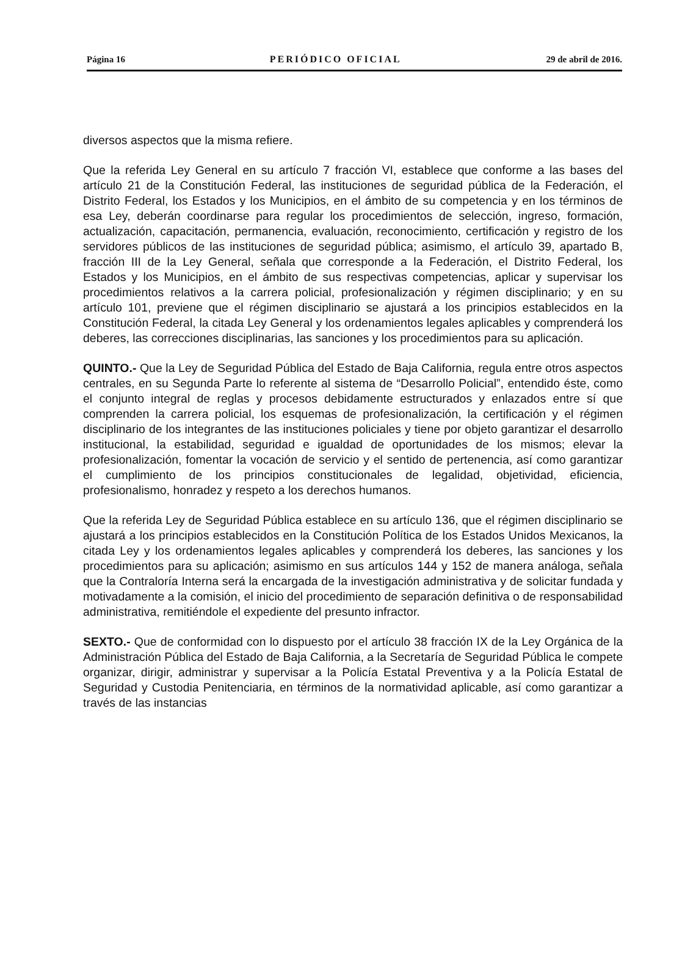Página 16 PERIÓDICO OFICIAL 29 de abril de 2016.
diversos aspectos que la misma refiere.
Que la referida Ley General en su artículo 7 fracción VI, establece que conforme a las bases del artículo 21 de la Constitución Federal, las instituciones de seguridad pública de la Federación, el Distrito Federal, los Estados y los Municipios, en el ámbito de su competencia y en los términos de esa Ley, deberán coordinarse para regular los procedimientos de selección, ingreso, formación, actualización, capacitación, permanencia, evaluación, reconocimiento, certificación y registro de los servidores públicos de las instituciones de seguridad pública; asimismo, el artículo 39, apartado B, fracción III de la Ley General, señala que corresponde a la Federación, el Distrito Federal, los Estados y los Municipios, en el ámbito de sus respectivas competencias, aplicar y supervisar los procedimientos relativos a la carrera policial, profesionalización y régimen disciplinario; y en su artículo 101, previene que el régimen disciplinario se ajustará a los principios establecidos en la Constitución Federal, la citada Ley General y los ordenamientos legales aplicables y comprenderá los deberes, las correcciones disciplinarias, las sanciones y los procedimientos para su aplicación.
QUINTO.- Que la Ley de Seguridad Pública del Estado de Baja California, regula entre otros aspectos centrales, en su Segunda Parte lo referente al sistema de “Desarrollo Policial”, entendido éste, como el conjunto integral de reglas y procesos debidamente estructurados y enlazados entre sí que comprenden la carrera policial, los esquemas de profesionalización, la certificación y el régimen disciplinario de los integrantes de las instituciones policiales y tiene por objeto garantizar el desarrollo institucional, la estabilidad, seguridad e igualdad de oportunidades de los mismos; elevar la profesionalización, fomentar la vocación de servicio y el sentido de pertenencia, así como garantizar el cumplimiento de los principios constitucionales de legalidad, objetividad, eficiencia, profesionalismo, honradez y respeto a los derechos humanos.
Que la referida Ley de Seguridad Pública establece en su artículo 136, que el régimen disciplinario se ajustará a los principios establecidos en la Constitución Política de los Estados Unidos Mexicanos, la citada Ley y los ordenamientos legales aplicables y comprenderá los deberes, las sanciones y los procedimientos para su aplicación; asimismo en sus artículos 144 y 152 de manera análoga, señala que la Contraloría Interna será la encargada de la investigación administrativa y de solicitar fundada y motivadamente a la comisión, el inicio del procedimiento de separación definitiva o de responsabilidad administrativa, remitiéndole el expediente del presunto infractor.
SEXTO.- Que de conformidad con lo dispuesto por el artículo 38 fracción IX de la Ley Orgánica de la Administración Pública del Estado de Baja California, a la Secretaría de Seguridad Pública le compete organizar, dirigir, administrar y supervisar a la Policía Estatal Preventiva y a la Policía Estatal de Seguridad y Custodia Penitenciaria, en términos de la normatividad aplicable, así como garantizar a través de las instancias